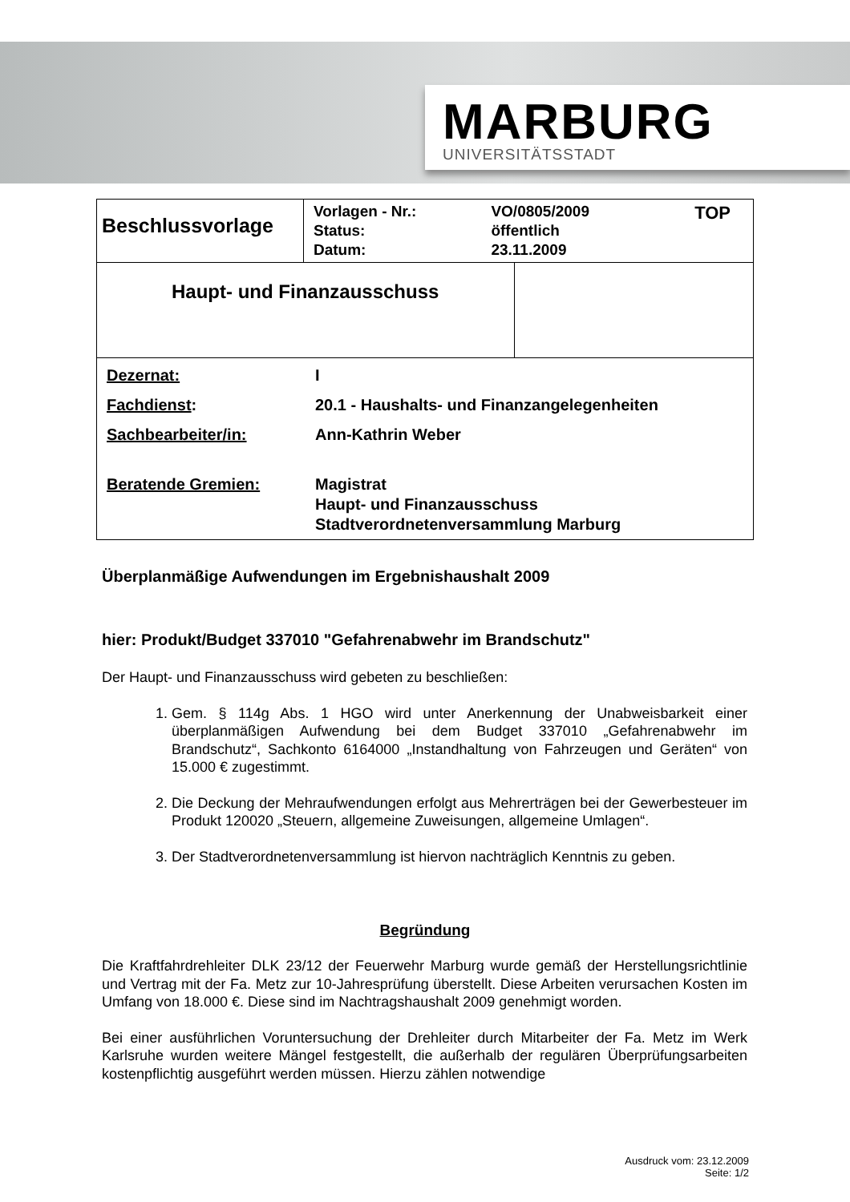MARBURG
UNIVERSITÄTSSTADT
| Beschlussvorlage | / Vorlagen - Nr.: / VO/0805/2009 / TOP / / Status: / öffentlich / / / Datum: / 23.11.2009 / / | |
| Haupt- und Finanzausschuss | | |
| / Dezernat: / I / / Fachdienst : / 20.1 - Haushalts- und Finanzangelegenheiten / / Sachbearbeiter/in: / Ann-Kathrin Weber / / Beratende Gremien: / Magistrat Haupt- und Finanzausschuss Stadtverordnetenversammlung Marburg / | | |
Überplanmäßige Aufwendungen im Ergebnishaushalt 2009
hier: Produkt/Budget 337010 "Gefahrenabwehr im Brandschutz"
Der Haupt- und Finanzausschuss wird gebeten zu beschließen:
1. Gem. § 114g Abs. 1 HGO wird unter Anerkennung der Unabweisbarkeit einer überplanmäßigen Aufwendung bei dem Budget 337010 „Gefahrenabwehr im Brandschutz“, Sachkonto 6164000 „Instandhaltung von Fahrzeugen und Geräten“ von 15.000 € zugestimmt.
2. Die Deckung der Mehraufwendungen erfolgt aus Mehrerträgen bei der Gewerbesteuer im Produkt 120020 „Steuern, allgemeine Zuweisungen, allgemeine Umlagen“.
3. Der Stadtverordnetenversammlung ist hiervon nachträglich Kenntnis zu geben.
Begründung
Die Kraftfahrdrehleiter DLK 23/12 der Feuerwehr Marburg wurde gemäß der Herstellungsrichtlinie und Vertrag mit der Fa. Metz zur 10-Jahresprüfung überstellt. Diese Arbeiten verursachen Kosten im Umfang von 18.000 €. Diese sind im Nachtragshaushalt 2009 genehmigt worden.
Bei einer ausführlichen Voruntersuchung der Drehleiter durch Mitarbeiter der Fa. Metz im Werk Karlsruhe wurden weitere Mängel festgestellt, die außerhalb der regulären Überprüfungsarbeiten kostenpflichtig ausgeführt werden müssen. Hierzu zählen notwendige
Ausdruck vom: 23.12.2009
Seite: 1/2